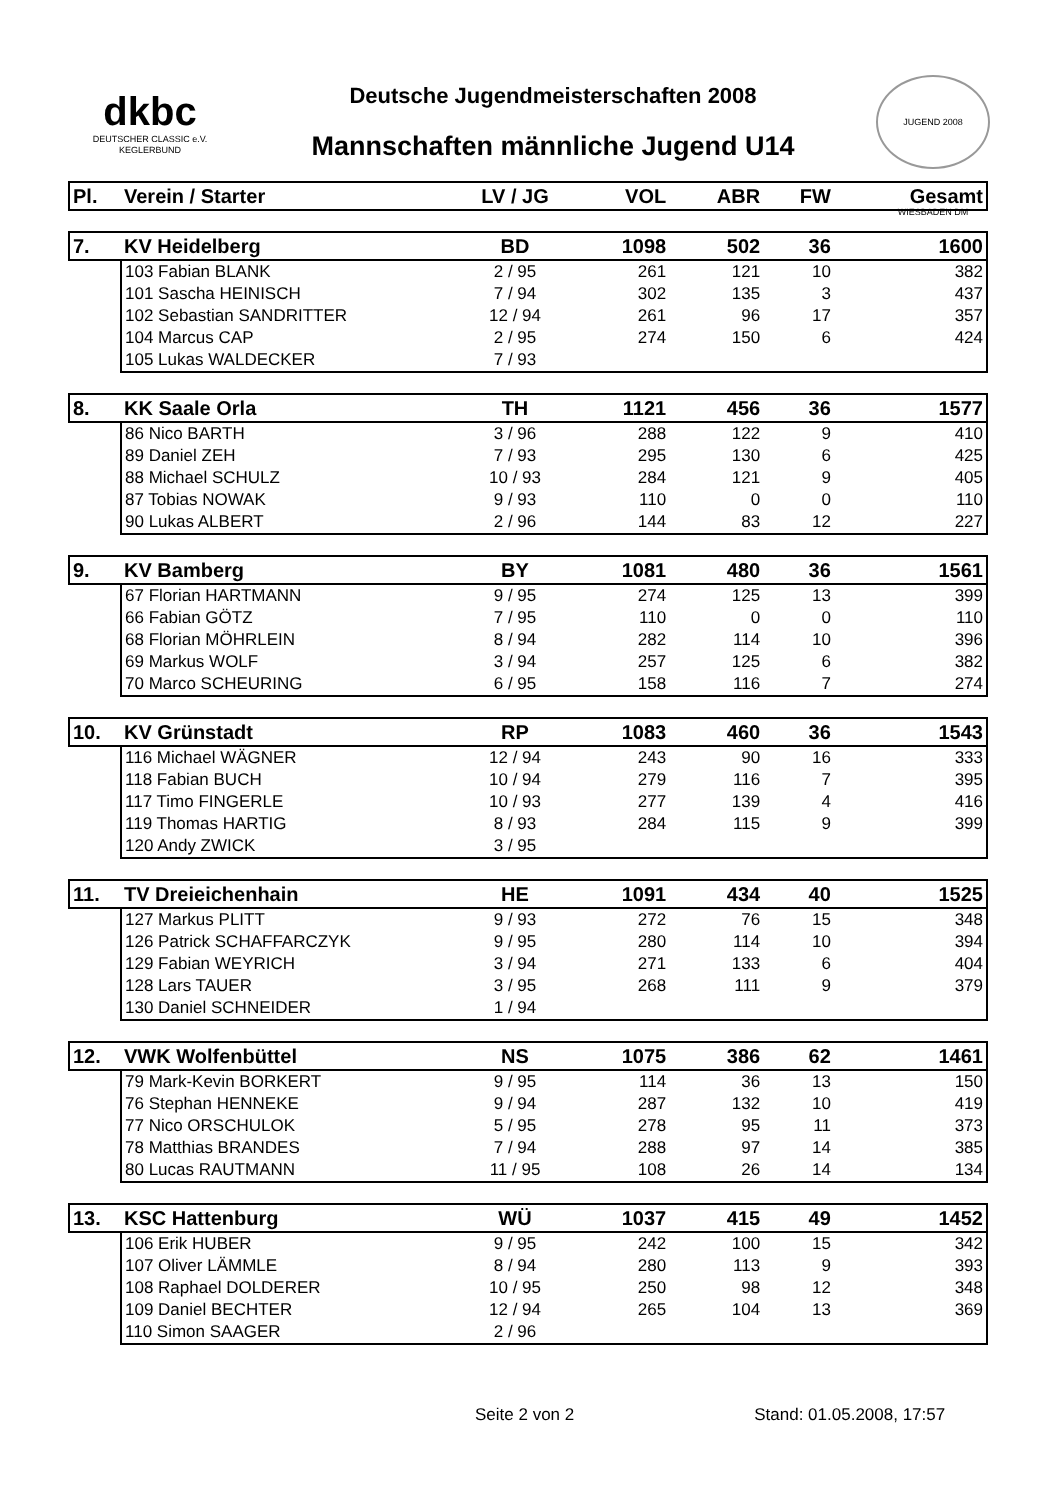dkbc
DEUTSCHER CLASSIC e.V.
KEGLERBUND
Deutsche Jugendmeisterschaften 2008
Mannschaften männliche Jugend U14
JUGEND 2008 WIESBADEN DM
| Pl. | Verein / Starter | LV / JG | VOL | ABR | FW | Gesamt |
| --- | --- | --- | --- | --- | --- | --- |
| 7. | KV Heidelberg | BD | 1098 | 502 | 36 | 1600 |
| | 103 Fabian BLANK | 2 / 95 | 261 | 121 | 10 | 382 |
| | 101 Sascha HEINISCH | 7 / 94 | 302 | 135 | 3 | 437 |
| | 102 Sebastian SANDRITTER | 12 / 94 | 261 | 96 | 17 | 357 |
| | 104 Marcus CAP | 2 / 95 | 274 | 150 | 6 | 424 |
| | 105 Lukas WALDECKER | 7 / 93 | | | | |
| 8. | KK Saale Orla | TH | 1121 | 456 | 36 | 1577 |
| | 86 Nico BARTH | 3 / 96 | 288 | 122 | 9 | 410 |
| | 89 Daniel ZEH | 7 / 93 | 295 | 130 | 6 | 425 |
| | 88 Michael SCHULZ | 10 / 93 | 284 | 121 | 9 | 405 |
| | 87 Tobias NOWAK | 9 / 93 | 110 | 0 | 0 | 110 |
| | 90 Lukas ALBERT | 2 / 96 | 144 | 83 | 12 | 227 |
| 9. | KV Bamberg | BY | 1081 | 480 | 36 | 1561 |
| | 67 Florian HARTMANN | 9 / 95 | 274 | 125 | 13 | 399 |
| | 66 Fabian GÖTZ | 7 / 95 | 110 | 0 | 0 | 110 |
| | 68 Florian MÖHRLEIN | 8 / 94 | 282 | 114 | 10 | 396 |
| | 69 Markus WOLF | 3 / 94 | 257 | 125 | 6 | 382 |
| | 70 Marco SCHEURING | 6 / 95 | 158 | 116 | 7 | 274 |
| 10. | KV Grünstadt | RP | 1083 | 460 | 36 | 1543 |
| | 116 Michael WÄGNER | 12 / 94 | 243 | 90 | 16 | 333 |
| | 118 Fabian BUCH | 10 / 94 | 279 | 116 | 7 | 395 |
| | 117 Timo FINGERLE | 10 / 93 | 277 | 139 | 4 | 416 |
| | 119 Thomas HARTIG | 8 / 93 | 284 | 115 | 9 | 399 |
| | 120 Andy ZWICK | 3 / 95 | | | | |
| 11. | TV Dreieichenhain | HE | 1091 | 434 | 40 | 1525 |
| | 127 Markus PLITT | 9 / 93 | 272 | 76 | 15 | 348 |
| | 126 Patrick SCHAFFARCZYK | 9 / 95 | 280 | 114 | 10 | 394 |
| | 129 Fabian WEYRICH | 3 / 94 | 271 | 133 | 6 | 404 |
| | 128 Lars TAUER | 3 / 95 | 268 | 111 | 9 | 379 |
| | 130 Daniel SCHNEIDER | 1 / 94 | | | | |
| 12. | VWK Wolfenbüttel | NS | 1075 | 386 | 62 | 1461 |
| | 79 Mark-Kevin BORKERT | 9 / 95 | 114 | 36 | 13 | 150 |
| | 76 Stephan HENNEKE | 9 / 94 | 287 | 132 | 10 | 419 |
| | 77 Nico ORSCHULOK | 5 / 95 | 278 | 95 | 11 | 373 |
| | 78 Matthias BRANDES | 7 / 94 | 288 | 97 | 14 | 385 |
| | 80 Lucas RAUTMANN | 11 / 95 | 108 | 26 | 14 | 134 |
| 13. | KSC Hattenburg | WÜ | 1037 | 415 | 49 | 1452 |
| | 106 Erik HUBER | 9 / 95 | 242 | 100 | 15 | 342 |
| | 107 Oliver LÄMMLE | 8 / 94 | 280 | 113 | 9 | 393 |
| | 108 Raphael DOLDERER | 10 / 95 | 250 | 98 | 12 | 348 |
| | 109 Daniel BECHTER | 12 / 94 | 265 | 104 | 13 | 369 |
| | 110 Simon SAAGER | 2 / 96 | | | | |
Seite 2 von 2 Stand: 01.05.2008, 17:57